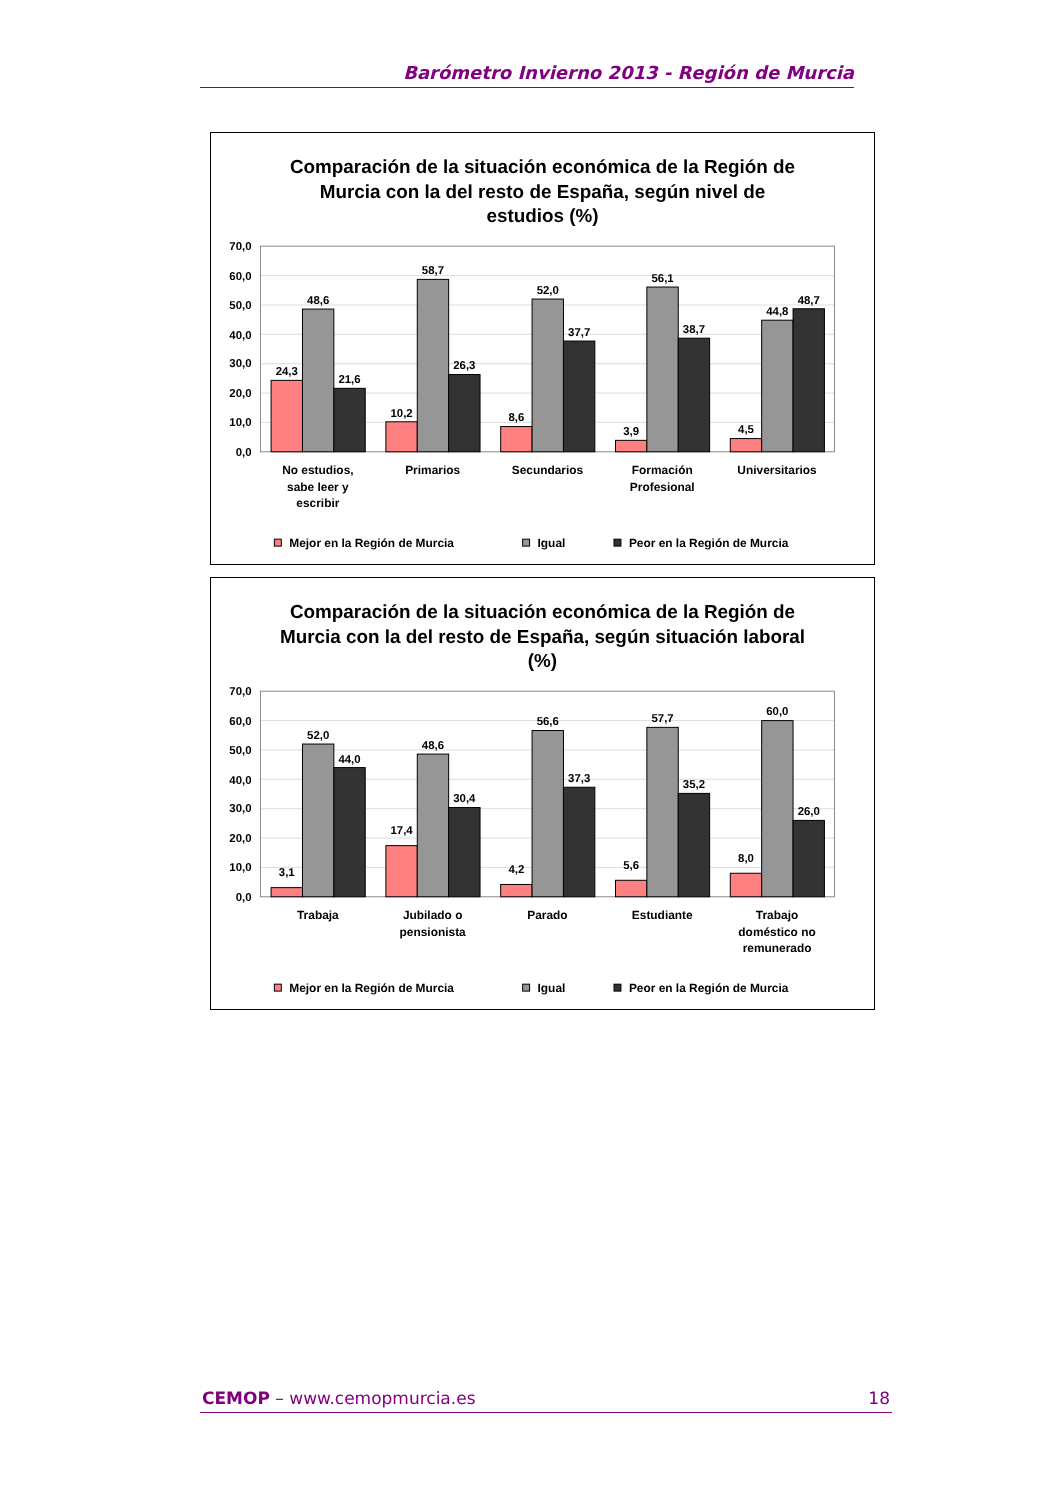Barómetro Invierno 2013 - Región de Murcia
Comparación de la situación económica de la Región de
Murcia con la del resto de España, según nivel de
estudios (%)
0,0
10,0
20,0
30,0
40,0
50,0
60,0
70,0
24,3
48,6
21,6
10,2
58,7
26,3
8,6
52,0
37,7
3,9
56,1
38,7
4,5
44,8
48,7
No estudios,
sabe leer y
escribir
Primarios
Secundarios
Formación
Profesional
Universitarios
Mejor en la Región de Murcia
Igual
Peor en la Región de Murcia
Comparación de la situación económica de la Región de
Murcia con la del resto de España, según situación laboral
(%)
0,0
10,0
20,0
30,0
40,0
50,0
60,0
70,0
3,1
52,0
44,0
17,4
48,6
30,4
4,2
56,6
37,3
5,6
57,7
35,2
8,0
60,0
26,0
Trabaja
Jubilado o
pensionista
Parado
Estudiante
Trabajo
doméstico no
remunerado
Mejor en la Región de Murcia
Igual
Peor en la Región de Murcia
CEMOP – www.cemopmurcia.es 18